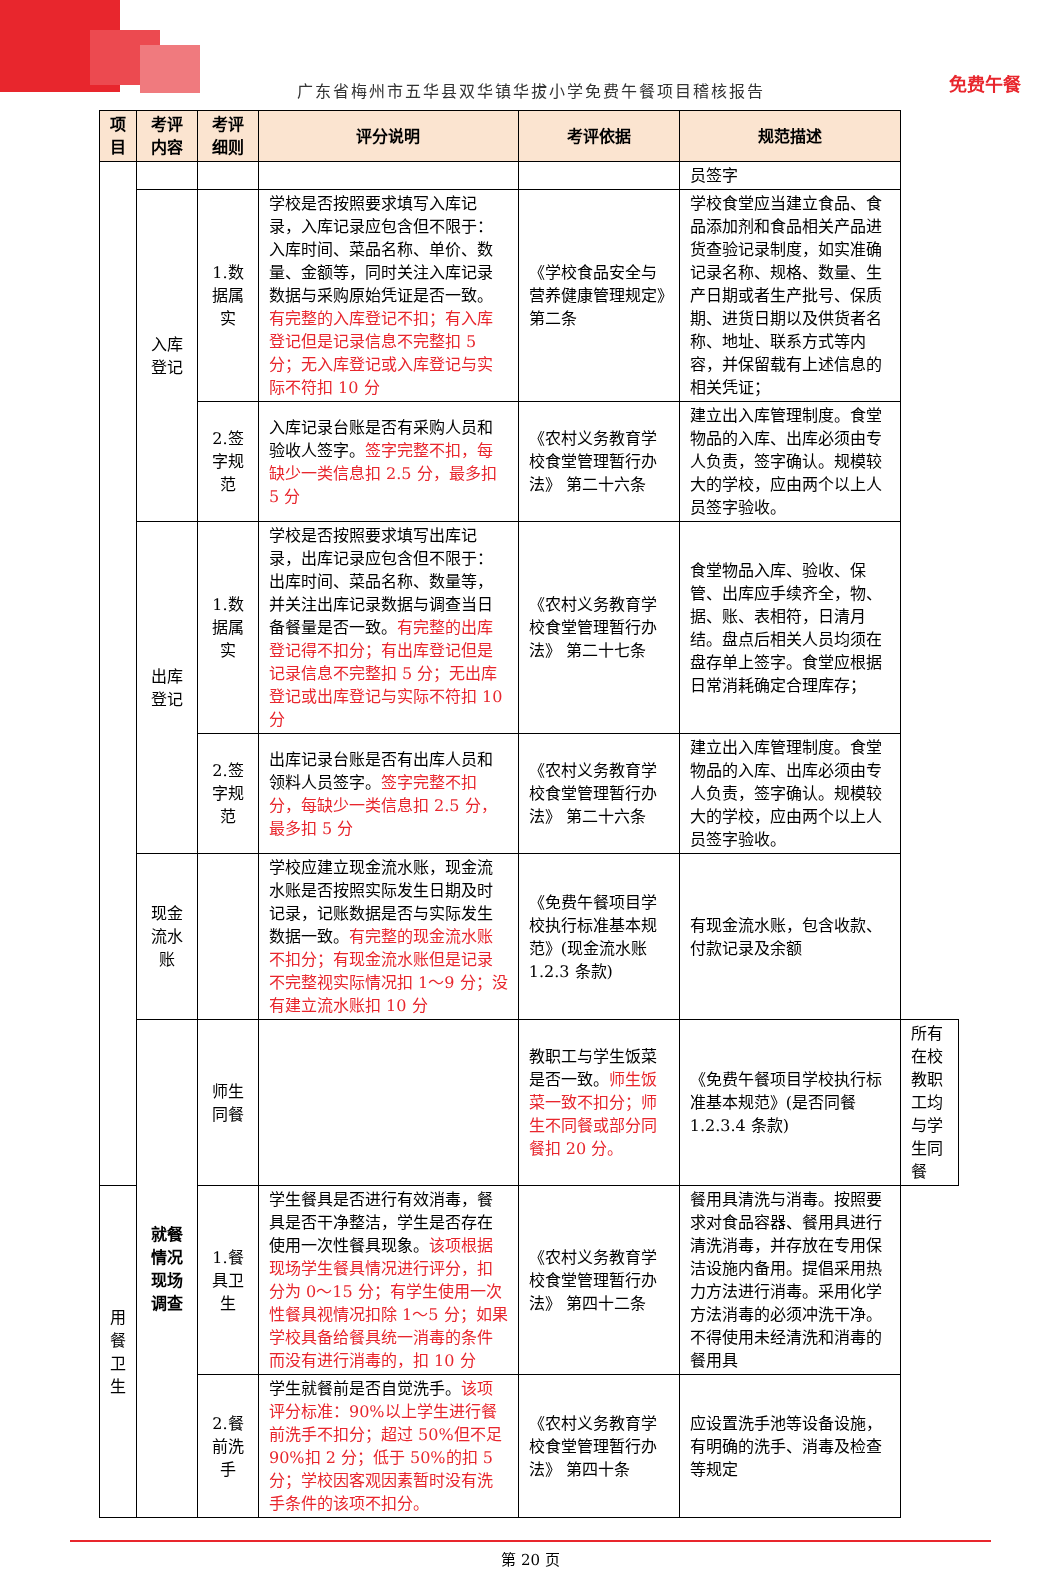免费午餐
广东省梅州市五华县双华镇华拔小学免费午餐项目稽核报告
| 项目 | 考评内容 | 考评细则 | 评分说明 | 考评依据 | 规范描述 | |
| --- | --- | --- | --- | --- | --- | --- |
| | | | | | 员签字 | |
| | 入库登记 | 1.数据属实 | 学校是否按照要求填写入库记录，入库记录应包含但不限于：入库时间、菜品名称、单价、数量、金额等，同时关注入库记录数据与采购原始凭证是否一致。 有完整的入库登记不扣；有入库登记但是记录信息不完整扣 5 分；无入库登记或入库登记与实际不符扣 10 分 | 《学校食品安全与营养健康管理规定》第二条 | 学校食堂应当建立食品、食品添加剂和食品相关产品进货查验记录制度，如实准确记录名称、规格、数量、生产日期或者生产批号、保质期、进货日期以及供货者名称、地址、联系方式等内容，并保留载有上述信息的相关凭证； | |
| | | 2.签字规范 | 入库记录台账是否有采购人员和验收人签字。 签字完整不扣，每缺少一类信息扣 2.5 分，最多扣 5 分 | 《农村义务教育学校食堂管理暂行办法》 第二十六条 | 建立出入库管理制度。食堂物品的入库、出库必须由专人负责，签字确认。规模较大的学校，应由两个以上人员签字验收。 | |
| | 出库登记 | 1.数据属实 | 学校是否按照要求填写出库记录，出库记录应包含但不限于：出库时间、菜品名称、数量等，并关注出库记录数据与调查当日备餐量是否一致。 有完整的出库登记得不扣分；有出库登记但是记录信息不完整扣 5 分；无出库登记或出库登记与实际不符扣 10 分 | 《农村义务教育学校食堂管理暂行办法》 第二十七条 | 食堂物品入库、验收、保管、出库应手续齐全，物、据、账、表相符，日清月结。盘点后相关人员均须在盘存单上签字。食堂应根据日常消耗确定合理库存； | |
| | | 2.签字规范 | 出库记录台账是否有出库人员和领料人员签字。 签字完整不扣分，每缺少一类信息扣 2.5 分，最多扣 5 分 | 《农村义务教育学校食堂管理暂行办法》 第二十六条 | 建立出入库管理制度。食堂物品的入库、出库必须由专人负责，签字确认。规模较大的学校，应由两个以上人员签字验收。 | |
| | 现金流水账 | | 学校应建立现金流水账，现金流水账是否按照实际发生日期及时记录，记账数据是否与实际发生数据一致。 有完整的现金流水账不扣分；有现金流水账但是记录不完整视实际情况扣 1～9 分；没有建立流水账扣 10 分 | 《免费午餐项目学校执行标准基本规范》(现金流水账 1.2.3 条款) | 有现金流水账，包含收款、付款记录及余额 | |
| | 就餐情况现场调查 | 师生同餐 | | 教职工与学生饭菜是否一致。 师生饭菜一致不扣分；师生不同餐或部分同餐扣 20 分。 | 《免费午餐项目学校执行标准基本规范》(是否同餐 1.2.3.4 条款) | 所有在校教职工均与学生同餐 |
| 用餐卫生 | | 1.餐具卫生 | 学生餐具是否进行有效消毒，餐具是否干净整洁，学生是否存在使用一次性餐具现象。 该项根据现场学生餐具情况进行评分，扣分为 0～15 分；有学生使用一次性餐具视情况扣除 1～5 分；如果学校具备给餐具统一消毒的条件而没有进行消毒的，扣 10 分 | 《农村义务教育学校食堂管理暂行办法》 第四十二条 | 餐用具清洗与消毒。按照要求对食品容器、餐用具进行清洗消毒，并存放在专用保洁设施内备用。提倡采用热力方法进行消毒。采用化学方法消毒的必须冲洗干净。不得使用未经清洗和消毒的餐用具 | |
| | | 2.餐前洗手 | 学生就餐前是否自觉洗手。 该项评分标准：90%以上学生进行餐前洗手不扣分；超过 50%但不足 90%扣 2 分；低于 50%的扣 5 分；学校因客观因素暂时没有洗手条件的该项不扣分。 | 《农村义务教育学校食堂管理暂行办法》 第四十条 | 应设置洗手池等设备设施，有明确的洗手、消毒及检查等规定 | |
第 20 页